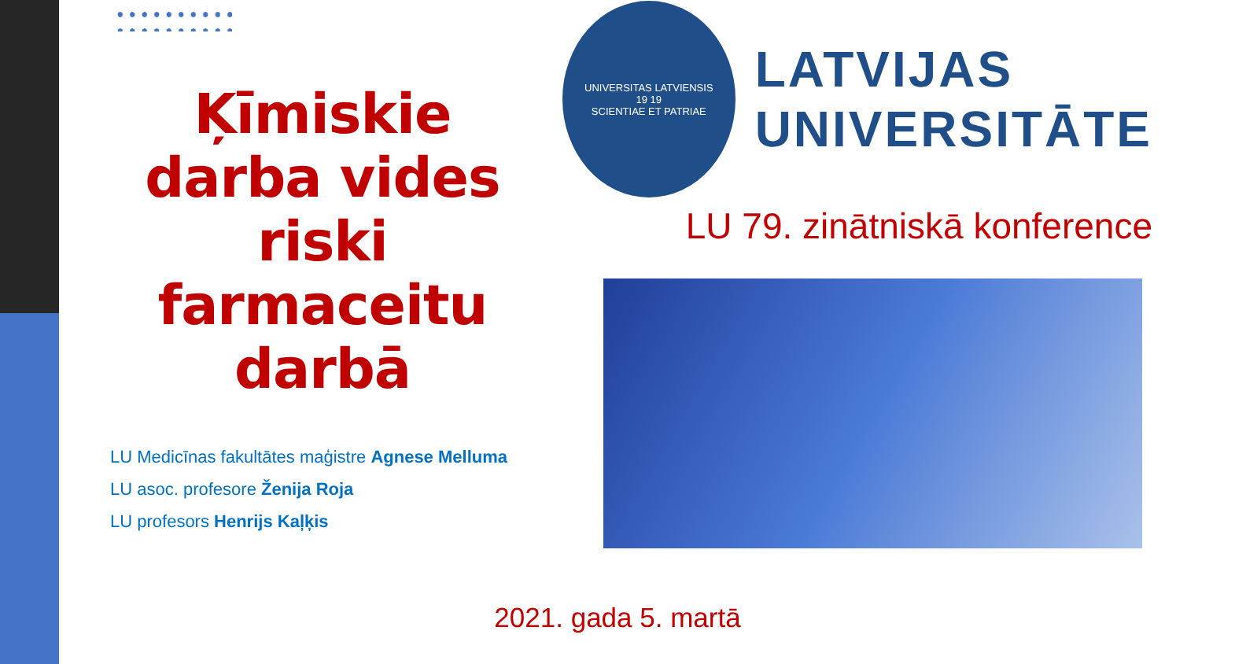Ķīmiskie darba vides riski farmaceitu darbā
LU Medicīnas fakultātes maģistre Agnese Melluma
LU asoc. profesore Ženija Roja
LU profesors Henrijs Kaļķis
UNIVERSITAS LATVIENSIS
19 19
SCIENTIAE ET PATRIAE
LATVIJAS
UNIVERSITĀTE
LU 79. zinātniskā konference
2021. gada 5. martā